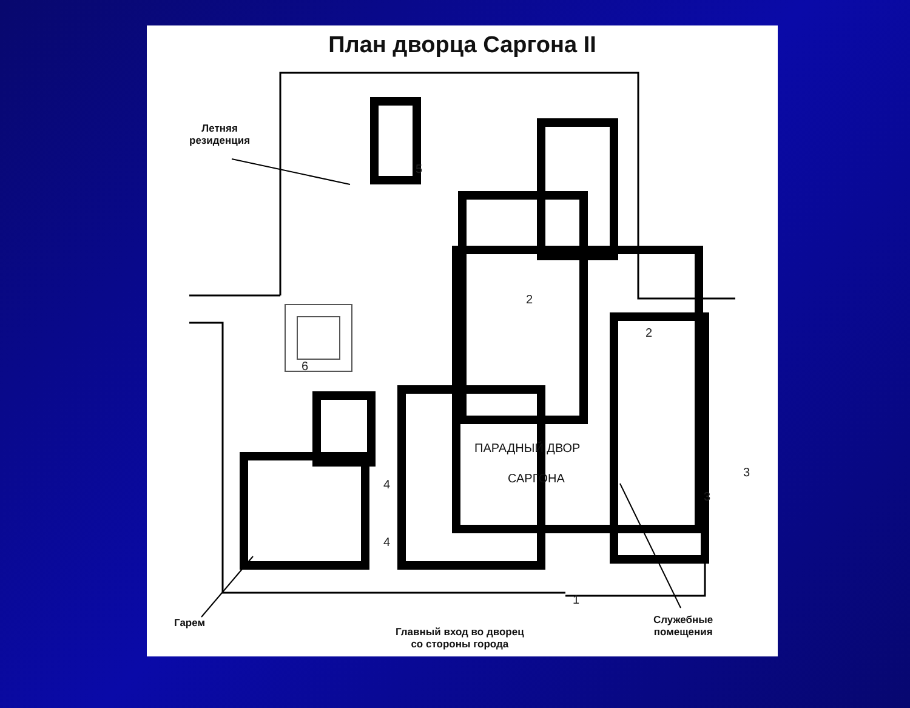План дворца Саргона II
Летняя
резиденция
5
2
2
6
4
4
3
3
1
ПАРАДНЫЙ ДВОР
САРГОНА
Гарем
Главный вход во дворец
со стороны города
Служебные
помещения